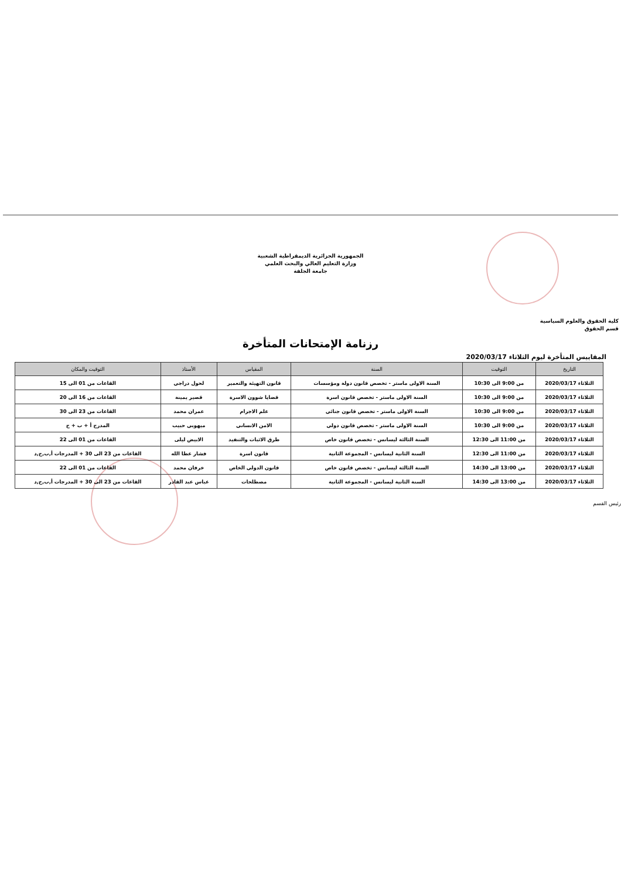الجمهورية الجزائرية الديمقراطية الشعبية
وزارة التعليم العالي والبحث العلمي
جامعة الجلفة
كلية الحقوق والعلوم السياسية
قسم الحقوق
رزنامة الإمتحانات المتأخرة
المقاييس المتأخرة ليوم الثلاثاء 2020/03/17
| التاريخ | التوقيت | السنة | المقياس | الأستاذ | التوقيت والمكان |
| --- | --- | --- | --- | --- | --- |
| الثلاثاء 2020/03/17 | من 9:00 الى 10:30 | السنة الاولى ماستر - تخصص قانون دولة ومؤسسات | قانون التهيئة والتعمير | لحول دراجي | القاعات من 01 الى 15 |
| الثلاثاء 2020/03/17 | من 9:00 الى 10:30 | السنة الاولى ماستر - تخصص قانون اسرة | قضايا شوون الاسرة | قصير يمينة | القاعات من 16 الى 20 |
| الثلاثاء 2020/03/17 | من 9:00 الى 10:30 | السنة الاولى ماستر - تخصص قانون جنائي | علم الاجرام | عمران محمد | القاعات من 23 الى 30 |
| الثلاثاء 2020/03/17 | من 9:00 الى 10:30 | السنة الاولى ماستر - تخصص قانون دولي | الامن الانساني | ميهوبي حبيب | المدرج أ + ب + ج |
| الثلاثاء 2020/03/17 | من 11:00 الى 12:30 | السنة الثالثة ليسانس - تخصص قانون خاص | طرق الاثبات والتنفيد | الابيض ليلى | القاعات من 01 الى 22 |
| الثلاثاء 2020/03/17 | من 11:00 الى 12:30 | السنة الثانية ليسانس - المجموعة الثانية | قانون اسرة | فشار عطا الله | القاعات من 23 الى 30 + المدرجات أ,ب,ج,د |
| الثلاثاء 2020/03/17 | من 13:00 الى 14:30 | السنة الثالثة ليسانس - تخصص قانون خاص | قانون الدولي الخاص | خرفان محمد | القاعات من 01 الى 22 |
| الثلاثاء 2020/03/17 | من 13:00 الى 14:30 | السنة الثانية ليسانس - المجموعة الثانية | مصطلحات | عباس عبد القادر | القاعات من 23 الى 30 + المدرجات أ,ب,ج,د |
رئيس القسم